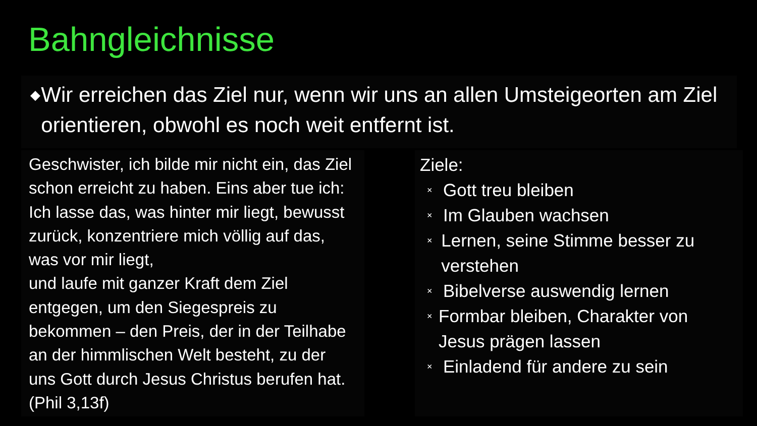Bahngleichnisse
◆
Wir erreichen das Ziel nur, wenn wir uns an allen Umsteigeorten am Ziel orientieren, obwohl es noch weit entfernt ist.
Geschwister, ich bilde mir nicht ein, das Ziel schon erreicht zu haben. Eins aber tue ich: Ich lasse das, was hinter mir liegt, bewusst zurück, konzentriere mich völlig auf das, was vor mir liegt,
und laufe mit ganzer Kraft dem Ziel entgegen, um den Siegespreis zu bekommen – den Preis, der in der Teilhabe an der himmlischen Welt besteht, zu der uns Gott durch Jesus Christus berufen hat. (Phil 3,13f)
Ziele:
× Gott treu bleiben
× Im Glauben wachsen
× Lernen, seine Stimme besser zu verstehen
× Bibelverse auswendig lernen
× Formbar bleiben, Charakter von Jesus prägen lassen
× Einladend für andere zu sein